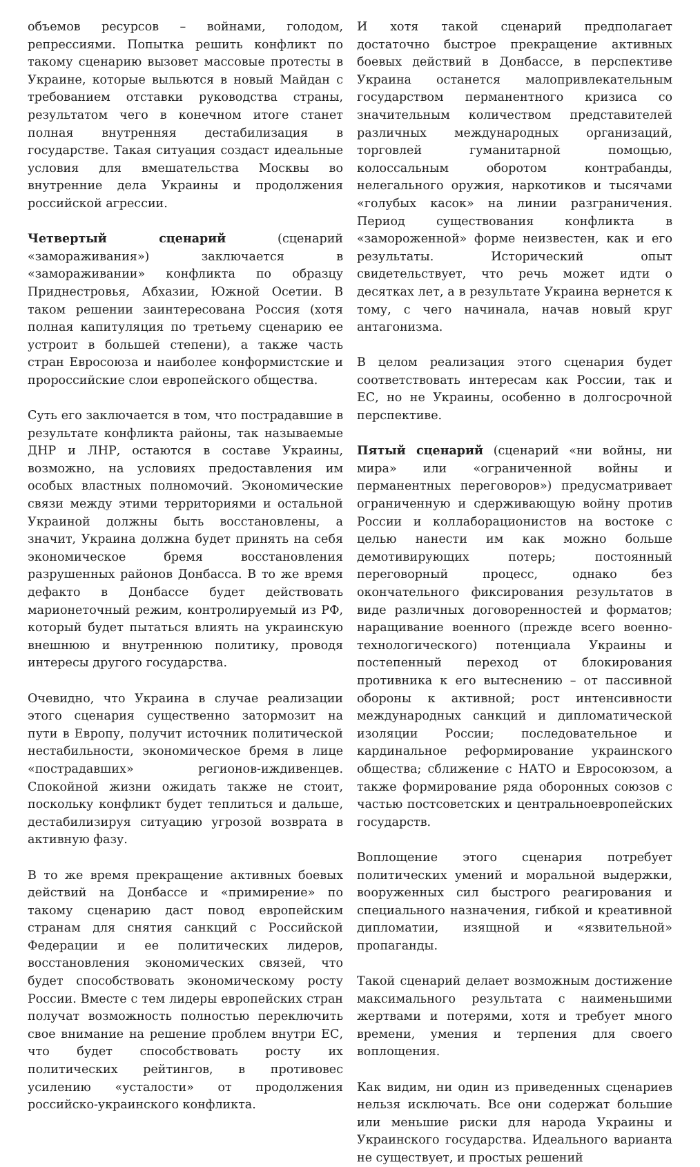объемов ресурсов – войнами, голодом, репрессиями. Попытка решить конфликт по такому сценарию вызовет массовые протесты в Украине, которые выльются в новый Майдан с требованием отставки руководства страны, результатом чего в конечном итоге станет полная внутренняя дестабилизация в государстве. Такая ситуация создаст идеальные условия для вмешательства Москвы во внутренние дела Украины и продолжения российской агрессии.
Четвертый сценарий (сценарий «замораживания») заключается в «замораживании» конфликта по образцу Приднестровья, Абхазии, Южной Осетии. В таком решении заинтересована Россия (хотя полная капитуляция по третьему сценарию ее устроит в большей степени), а также часть стран Евросоюза и наиболее конформистские и пророссийские слои европейского общества.
Суть его заключается в том, что пострадавшие в результате конфликта районы, так называемые ДНР и ЛНР, остаются в составе Украины, возможно, на условиях предоставления им особых властных полномочий. Экономические связи между этими территориями и остальной Украиной должны быть восстановлены, а значит, Украина должна будет принять на себя экономическое бремя восстановления разрушенных районов Донбасса. В то же время дефакто в Донбассе будет действовать марионеточный режим, контролируемый из РФ, который будет пытаться влиять на украинскую внешнюю и внутреннюю политику, проводя интересы другого государства.
Очевидно, что Украина в случае реализации этого сценария существенно затормозит на пути в Европу, получит источник политической нестабильности, экономическое бремя в лице «пострадавших» регионов-иждивенцев. Спокойной жизни ожидать также не стоит, поскольку конфликт будет теплиться и дальше, дестабилизируя ситуацию угрозой возврата в активную фазу.
В то же время прекращение активных боевых действий на Донбассе и «примирение» по такому сценарию даст повод европейским странам для снятия санкций с Российской Федерации и ее политических лидеров, восстановления экономических связей, что будет способствовать экономическому росту России. Вместе с тем лидеры европейских стран получат возможность полностью переключить свое внимание на решение проблем внутри ЕС, что будет способствовать росту их политических рейтингов, в противовес усилению «усталости» от продолжения российско-украинского конфликта.
И хотя такой сценарий предполагает достаточно быстрое прекращение активных боевых действий в Донбассе, в перспективе Украина останется малопривлекательным государством перманентного кризиса со значительным количеством представителей различных международных организаций, торговлей гуманитарной помощью, колоссальным оборотом контрабанды, нелегального оружия, наркотиков и тысячами «голубых касок» на линии разграничения. Период существования конфликта в «замороженной» форме неизвестен, как и его результаты. Исторический опыт свидетельствует, что речь может идти о десятках лет, а в результате Украина вернется к тому, с чего начинала, начав новый круг антагонизма.
В целом реализация этого сценария будет соответствовать интересам как России, так и ЕС, но не Украины, особенно в долгосрочной перспективе.
Пятый сценарий (сценарий «ни войны, ни мира» или «ограниченной войны и перманентных переговоров») предусматривает ограниченную и сдерживающую войну против России и коллаборационистов на востоке с целью нанести им как можно больше демотивирующих потерь; постоянный переговорный процесс, однако без окончательного фиксирования результатов в виде различных договоренностей и форматов; наращивание военного (прежде всего военно-технологического) потенциала Украины и постепенный переход от блокирования противника к его вытеснению – от пассивной обороны к активной; рост интенсивности международных санкций и дипломатической изоляции России; последовательное и кардинальное реформирование украинского общества; сближение с НАТО и Евросоюзом, а также формирование ряда оборонных союзов с частью постсоветских и центральноевропейских государств.
Воплощение этого сценария потребует политических умений и моральной выдержки, вооруженных сил быстрого реагирования и специального назначения, гибкой и креативной дипломатии, изящной и «язвительной» пропаганды.
Такой сценарий делает возможным достижение максимального результата с наименьшими жертвами и потерями, хотя и требует много времени, умения и терпения для своего воплощения.
Как видим, ни один из приведенных сценариев нельзя исключать. Все они содержат большие или меньшие риски для народа Украины и Украинского государства. Идеального варианта не существует, и простых решений